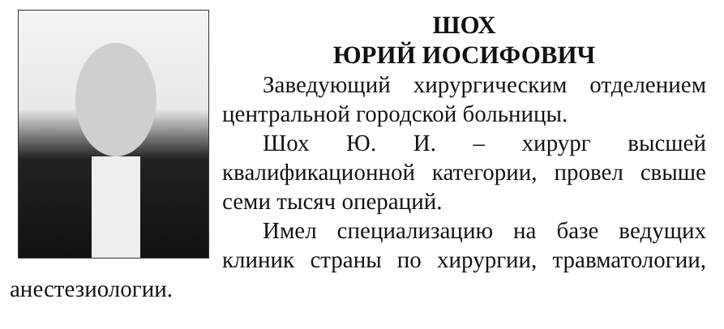ШОХ
ЮРИЙ ИОСИФОВИЧ
Заведующий хирургическим отделением центральной городской больницы.
Шох Ю. И. – хирург высшей квалификационной категории, провел свыше семи тысяч операций.
Имел специализацию на базе ведущих клиник страны по хирургии, травматологии, анестезиологии.